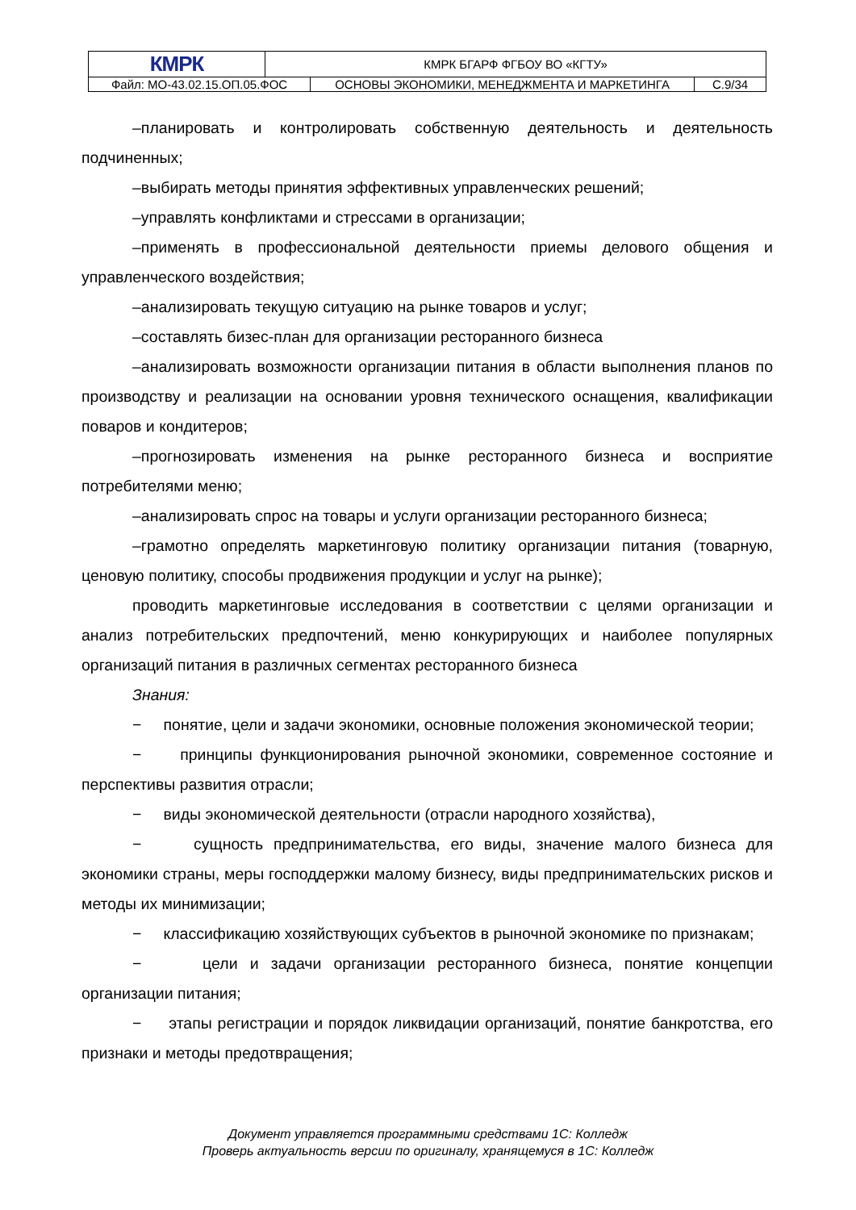| КМРК | КМРК БГАРФ ФГБОУ ВО «КГТУ» | | |
| Файл: МО-43.02.15.ОП.05.ФОС | | ОСНОВЫ ЭКОНОМИКИ, МЕНЕДЖМЕНТА И МАРКЕТИНГА | С.9/34 |
–планировать и контролировать собственную деятельность и деятельность подчиненных;
–выбирать методы принятия эффективных управленческих решений;
–управлять конфликтами и стрессами в организации;
–применять в профессиональной деятельности приемы делового общения и управленческого воздействия;
–анализировать текущую ситуацию на рынке товаров и услуг;
–составлять бизес-план для организации ресторанного бизнеса
–анализировать возможности организации питания в области выполнения планов по производству и реализации на основании уровня технического оснащения, квалификации поваров и кондитеров;
–прогнозировать изменения на рынке ресторанного бизнеса и восприятие потребителями меню;
–анализировать спрос на товары и услуги организации ресторанного бизнеса;
–грамотно определять маркетинговую политику организации питания (товарную, ценовую политику, способы продвижения продукции и услуг на рынке);
проводить маркетинговые исследования в соответствии с целями организации и анализ потребительских предпочтений, меню конкурирующих и наиболее популярных организаций питания в различных сегментах ресторанного бизнеса
Знания:
− понятие, цели и задачи экономики, основные положения экономической теории;
− принципы функционирования рыночной экономики, современное состояние и перспективы развития отрасли;
− виды экономической деятельности (отрасли народного хозяйства),
− сущность предпринимательства, его виды, значение малого бизнеса для экономики страны, меры господдержки малому бизнесу, виды предпринимательских рисков и методы их минимизации;
− классификацию хозяйствующих субъектов в рыночной экономике по признакам;
− цели и задачи организации ресторанного бизнеса, понятие концепции организации питания;
− этапы регистрации и порядок ликвидации организаций, понятие банкротства, его признаки и методы предотвращения;
Документ управляется программными средствами 1С: Колледж
Проверь актуальность версии по оригиналу, хранящемуся в 1С: Колледж